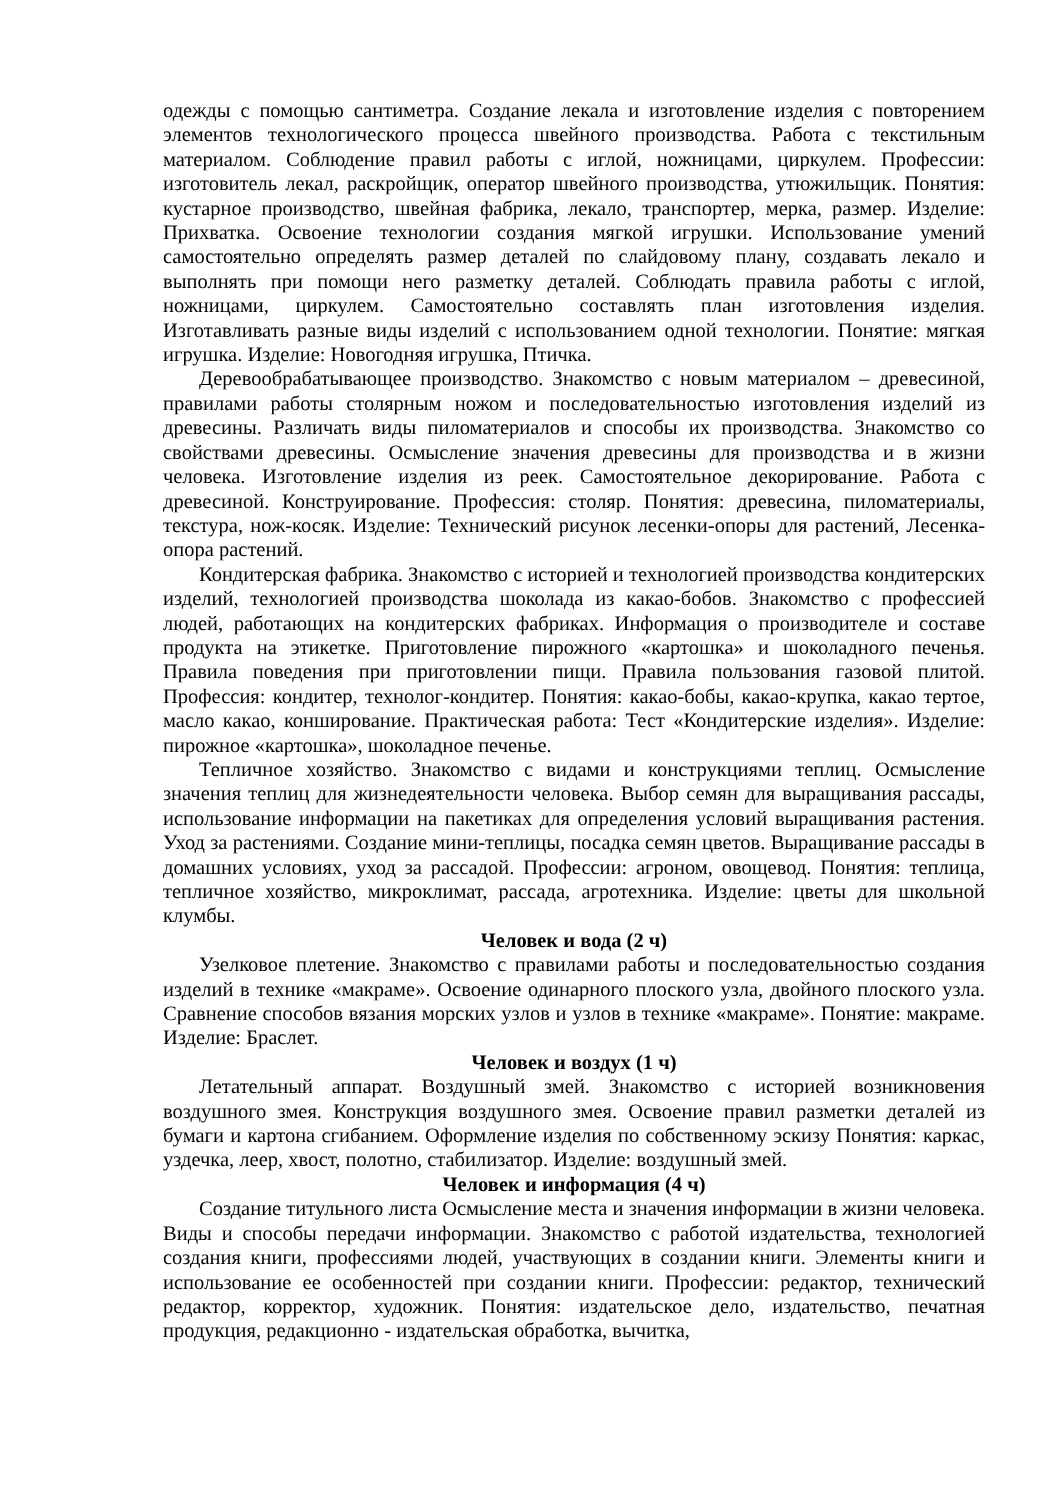одежды с помощью сантиметра. Создание лекала и изготовление изделия с повторением элементов технологического процесса швейного производства. Работа с текстильным материалом. Соблюдение правил работы с иглой, ножницами, циркулем. Профессии: изготовитель лекал, раскройщик, оператор швейного производства, утюжильщик. Понятия: кустарное производство, швейная фабрика, лекало, транспортер, мерка, размер. Изделие: Прихватка. Освоение технологии создания мягкой игрушки. Использование умений самостоятельно определять размер деталей по слайдовому плану, создавать лекало и выполнять при помощи него разметку деталей. Соблюдать правила работы с иглой, ножницами, циркулем. Самостоятельно составлять план изготовления изделия. Изготавливать разные виды изделий с использованием одной технологии. Понятие: мягкая игрушка. Изделие: Новогодняя игрушка, Птичка.
Деревообрабатывающее производство. Знакомство с новым материалом – древесиной, правилами работы столярным ножом и последовательностью изготовления изделий из древесины. Различать виды пиломатериалов и способы их производства. Знакомство со свойствами древесины. Осмысление значения древесины для производства и в жизни человека. Изготовление изделия из реек. Самостоятельное декорирование. Работа с древесиной. Конструирование. Профессия: столяр. Понятия: древесина, пиломатериалы, текстура, нож-косяк. Изделие: Технический рисунок лесенки-опоры для растений, Лесенка-опора растений.
Кондитерская фабрика. Знакомство с историей и технологией производства кондитерских изделий, технологией производства шоколада из какао-бобов. Знакомство с профессией людей, работающих на кондитерских фабриках. Информация о производителе и составе продукта на этикетке. Приготовление пирожного «картошка» и шоколадного печенья. Правила поведения при приготовлении пищи. Правила пользования газовой плитой. Профессия: кондитер, технолог-кондитер. Понятия: какао-бобы, какао-крупка, какао тертое, масло какао, коншированиe. Практическая работа: Тест «Кондитерские изделия». Изделие: пирожное «картошка», шоколадное печенье.
Тепличное хозяйство. Знакомство с видами и конструкциями теплиц. Осмысление значения теплиц для жизнедеятельности человека. Выбор семян для выращивания рассады, использование информации на пакетиках для определения условий выращивания растения. Уход за растениями. Создание мини-теплицы, посадка семян цветов. Выращивание рассады в домашних условиях, уход за рассадой. Профессии: агроном, овощевод. Понятия: теплица, тепличное хозяйство, микроклимат, рассада, агротехника. Изделие: цветы для школьной клумбы.
Человек и вода (2 ч)
Узелковое плетение. Знакомство с правилами работы и последовательностью создания изделий в технике «макраме». Освоение одинарного плоского узла, двойного плоского узла. Сравнение способов вязания морских узлов и узлов в технике «макраме». Понятие: макраме. Изделие: Браслет.
Человек и воздух (1 ч)
Летательный аппарат. Воздушный змей. Знакомство с историей возникновения воздушного змея. Конструкция воздушного змея. Освоение правил разметки деталей из бумаги и картона сгибанием. Оформление изделия по собственному эскизу Понятия: каркас, уздечка, леер, хвост, полотно, стабилизатор. Изделие: воздушный змей.
Человек и информация (4 ч)
Создание титульного листа Осмысление места и значения информации в жизни человека. Виды и способы передачи информации. Знакомство с работой издательства, технологией создания книги, профессиями людей, участвующих в создании книги. Элементы книги и использование ее особенностей при создании книги. Профессии: редактор, технический редактор, корректор, художник. Понятия: издательское дело, издательство, печатная продукция, редакционно - издательская обработка, вычитка,